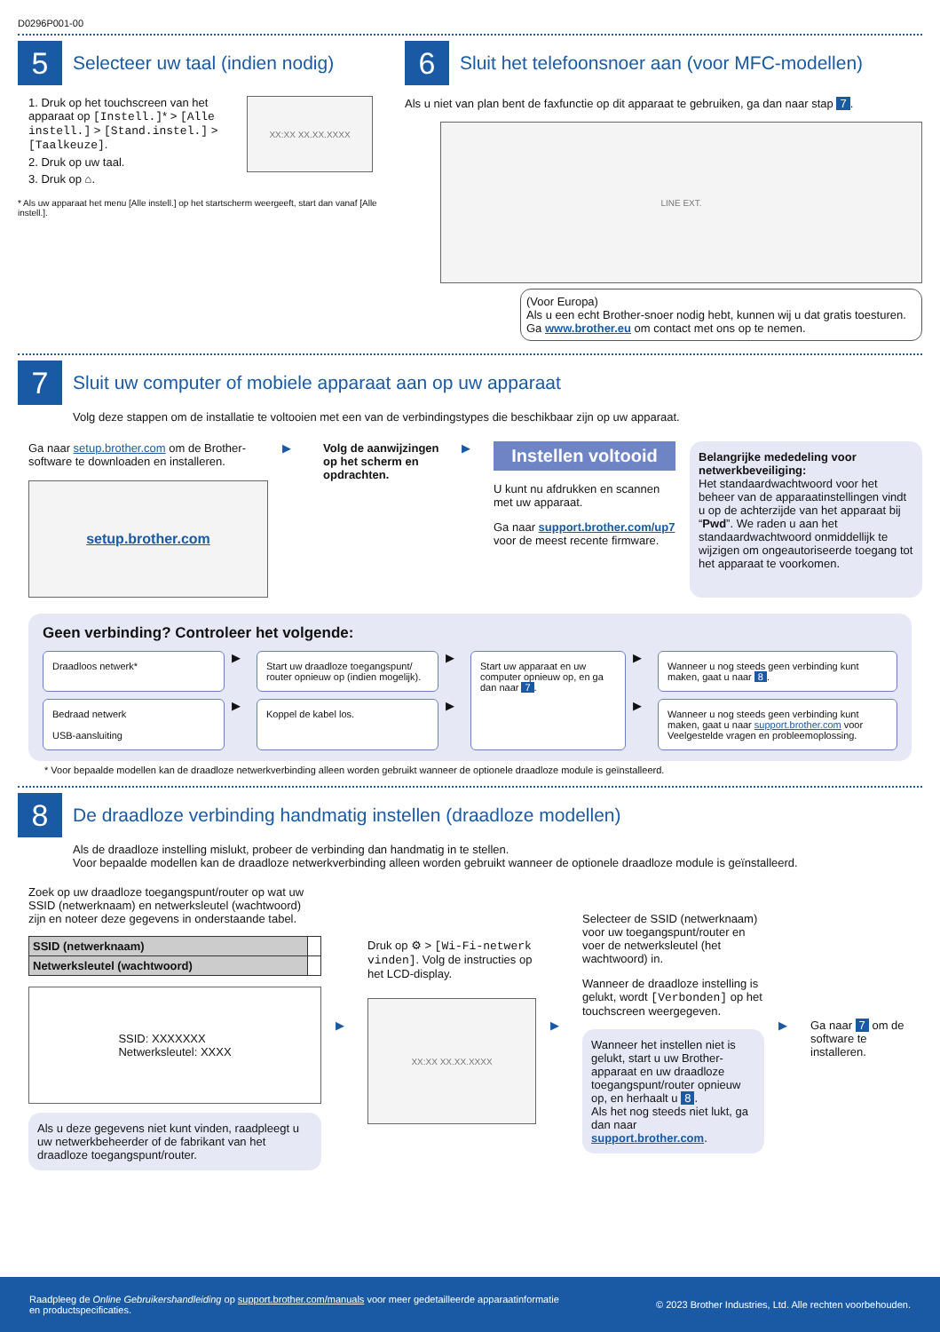D0296P001-00
5
Selecteer uw taal (indien nodig)
1. Druk op het touchscreen van het apparaat op [Instell.]* > [Alle instell.] > [Stand.instel.] > [Taalkeuze].
2. Druk op uw taal.
3. Druk op ⌂.
XX:XX XX.XX.XXXX
* Als uw apparaat het menu [Alle instell.] op het startscherm weergeeft, start dan vanaf [Alle instell.].
6
Sluit het telefoonsnoer aan (voor MFC-modellen)
Als u niet van plan bent de faxfunctie op dit apparaat te gebruiken, ga dan naar stap 7.
LINE EXT.
(Voor Europa)
Als u een echt Brother-snoer nodig hebt, kunnen wij u dat gratis toesturen. Ga www.brother.eu om contact met ons op te nemen.
7
Sluit uw computer of mobiele apparaat aan op uw apparaat
Volg deze stappen om de installatie te voltooien met een van de verbindingstypes die beschikbaar zijn op uw apparaat.
Ga naar setup.brother.com om de Brother-software te downloaden en installeren.
setup.brother.com
▶ Volg de aanwijzingen op het scherm en opdrachten.
▶
Instellen voltooid
U kunt nu afdrukken en scannen met uw apparaat.
Ga naar support.brother.com/up7 voor de meest recente firmware.
Belangrijke mededeling voor netwerkbeveiliging:
Het standaardwachtwoord voor het beheer van de apparaatinstellingen vindt u op de achterzijde van het apparaat bij “Pwd”. We raden u aan het standaardwachtwoord onmiddellijk te wijzigen om ongeautoriseerde toegang tot het apparaat te voorkomen.
Geen verbinding? Controleer het volgende:
Draadloos netwerk*
▶
Start uw draadloze toegangspunt/ router opnieuw op (indien mogelijk).
▶
Start uw apparaat en uw computer opnieuw op, en ga dan naar 7.
▶
Wanneer u nog steeds geen verbinding kunt maken, gaat u naar 8.
Bedraad netwerk
USB-aansluiting
▶
Koppel de kabel los.
▶
▶
Wanneer u nog steeds geen verbinding kunt maken, gaat u naar support.brother.com voor Veelgestelde vragen en probleemoplossing.
* Voor bepaalde modellen kan de draadloze netwerkverbinding alleen worden gebruikt wanneer de optionele draadloze module is geïnstalleerd.
8
De draadloze verbinding handmatig instellen (draadloze modellen)
Als de draadloze instelling mislukt, probeer de verbinding dan handmatig in te stellen.
Voor bepaalde modellen kan de draadloze netwerkverbinding alleen worden gebruikt wanneer de optionele draadloze module is geïnstalleerd.
Zoek op uw draadloze toegangspunt/router op wat uw SSID (netwerknaam) en netwerksleutel (wachtwoord) zijn en noteer deze gegevens in onderstaande tabel.
| SSID (netwerknaam) | |
| Netwerksleutel (wachtwoord) | |
SSID: XXXXXXX
Netwerksleutel: XXXX
Als u deze gegevens niet kunt vinden, raadpleegt u uw netwerkbeheerder of de fabrikant van het draadloze toegangspunt/router.
▶
Druk op ⚙ > [Wi-Fi-netwerk vinden]. Volg de instructies op het LCD-display.
XX:XX XX.XX.XXXX
▶
Selecteer de SSID (netwerknaam) voor uw toegangspunt/router en voer de netwerksleutel (het wachtwoord) in.
Wanneer de draadloze instelling is gelukt, wordt [Verbonden] op het touchscreen weergegeven.
Wanneer het instellen niet is gelukt, start u uw Brother-apparaat en uw draadloze toegangspunt/router opnieuw op, en herhaalt u 8.
Als het nog steeds niet lukt, ga dan naar support.brother.com.
▶ Ga naar 7 om de software te installeren.
Raadpleeg de Online Gebruikershandleiding op support.brother.com/manuals voor meer gedetailleerde apparaatinformatie
en productspecificaties.
© 2023 Brother Industries, Ltd. Alle rechten voorbehouden.